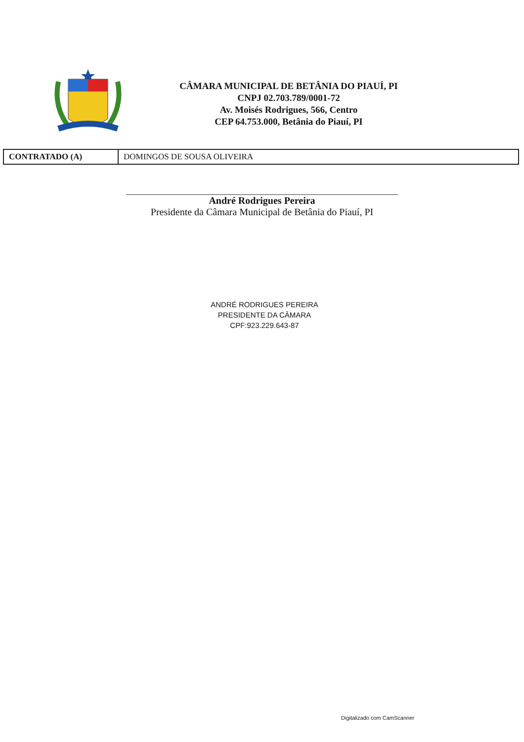CÂMARA MUNICIPAL DE BETÂNIA DO PIAUÍ, PI
CNPJ 02.703.789/0001-72
Av. Moisés Rodrigues, 566, Centro
CEP 64.753.000, Betânia do Piauí, PI
| CONTRATADO (A) | DOMINGOS DE SOUSA OLIVEIRA |
André Rodrigues Pereira
Presidente da Câmara Municipal de Betânia do Piauí, PI
ANDRÉ RODRIGUES PEREIRA
PRESIDENTE DA CÂMARA
CPF:923.229.643-87
Digitalizado com CamScanner